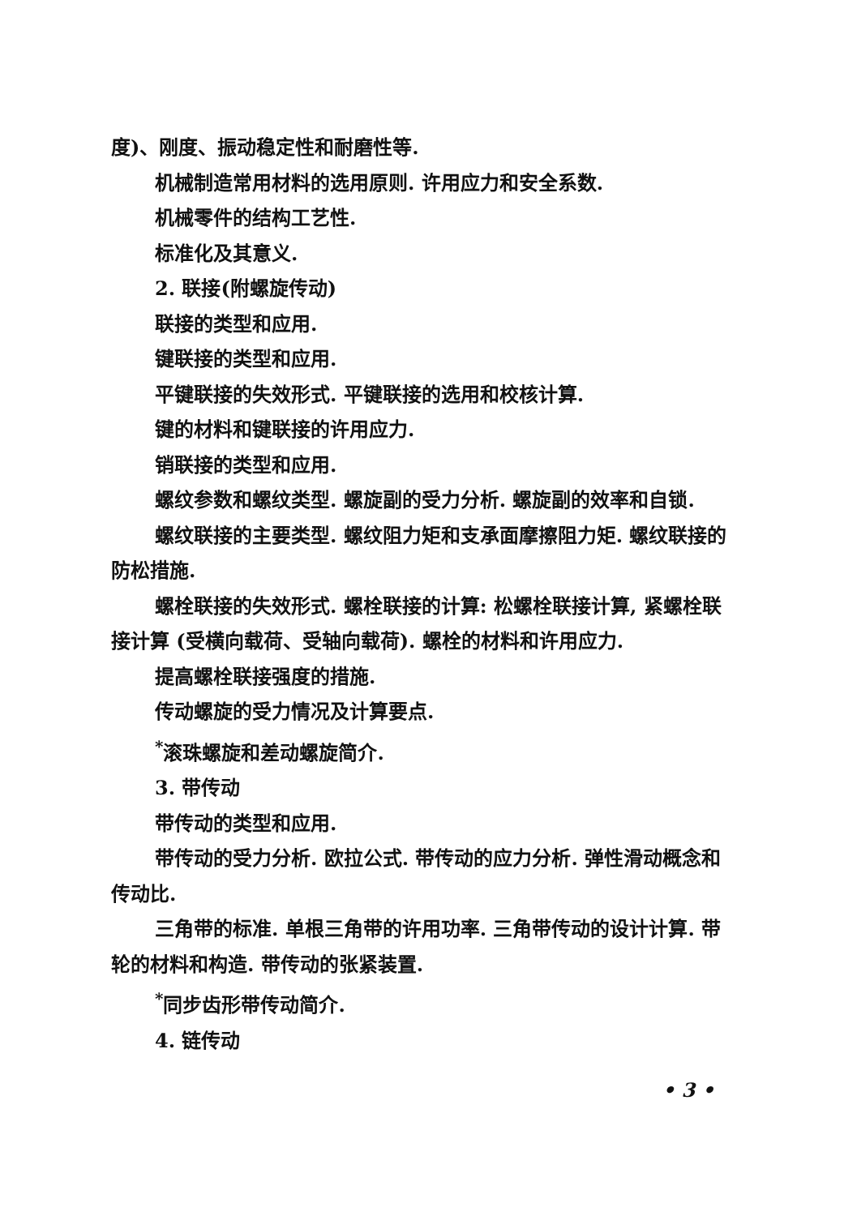度)、刚度、振动稳定性和耐磨性等.
机械制造常用材料的选用原则. 许用应力和安全系数.
机械零件的结构工艺性.
标准化及其意义.
2. 联接(附螺旋传动)
联接的类型和应用.
键联接的类型和应用.
平键联接的失效形式. 平键联接的选用和校核计算.
键的材料和键联接的许用应力.
销联接的类型和应用.
螺纹参数和螺纹类型. 螺旋副的受力分析. 螺旋副的效率和自锁.
螺纹联接的主要类型. 螺纹阻力矩和支承面摩擦阻力矩. 螺纹联接的防松措施.
螺栓联接的失效形式. 螺栓联接的计算: 松螺栓联接计算, 紧螺栓联接计算 (受横向载荷、受轴向载荷). 螺栓的材料和许用应力.
提高螺栓联接强度的措施.
传动螺旋的受力情况及计算要点.
<sup>*</sup> 滚珠螺旋和差动螺旋简介.
3. 带传动
带传动的类型和应用.
带传动的受力分析. 欧拉公式. 带传动的应力分析. 弹性滑动概念和传动比.
三角带的标准. 单根三角带的许用功率. 三角带传动的设计计算. 带轮的材料和构造. 带传动的张紧装置.
<sup>*</sup> 同步齿形带传动简介.
4. 链传动
• 3 •